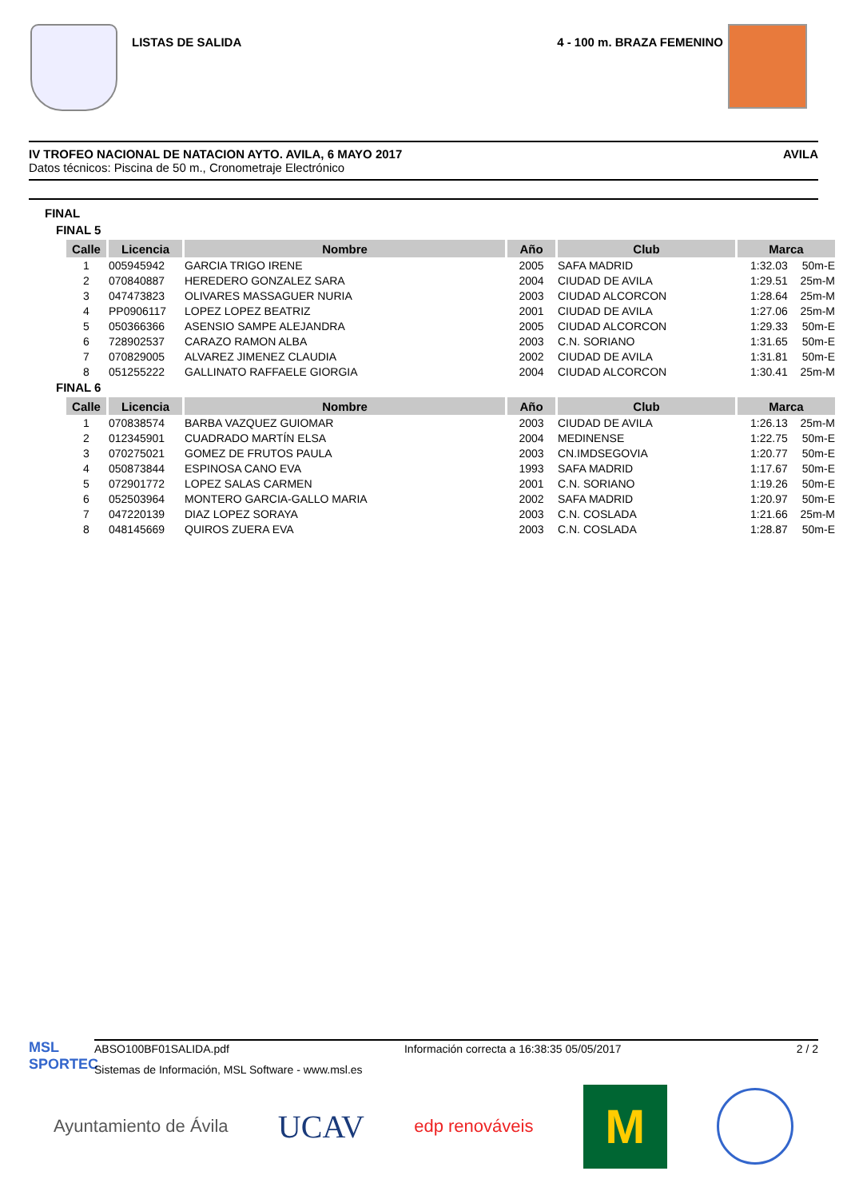LISTAS DE SALIDA 4 - 100 m. BRAZA FEMENINO
IV TROFEO NACIONAL DE NATACION AYTO. AVILA, 6 MAYO 2017 AVILA
Datos técnicos: Piscina de 50 m., Cronometraje Electrónico
FINAL
FINAL 5
| Calle | Licencia | Nombre | Año | Club | Marca |
| --- | --- | --- | --- | --- | --- |
| 1 | 005945942 | GARCIA TRIGO IRENE | 2005 | SAFA MADRID | 1:32.03 50m-E |
| 2 | 070840887 | HEREDERO GONZALEZ SARA | 2004 | CIUDAD DE AVILA | 1:29.51 25m-M |
| 3 | 047473823 | OLIVARES MASSAGUER NURIA | 2003 | CIUDAD ALCORCON | 1:28.64 25m-M |
| 4 | PP0906117 | LOPEZ LOPEZ BEATRIZ | 2001 | CIUDAD DE AVILA | 1:27.06 25m-M |
| 5 | 050366366 | ASENSIO SAMPE ALEJANDRA | 2005 | CIUDAD ALCORCON | 1:29.33 50m-E |
| 6 | 728902537 | CARAZO RAMON ALBA | 2003 | C.N. SORIANO | 1:31.65 50m-E |
| 7 | 070829005 | ALVAREZ JIMENEZ CLAUDIA | 2002 | CIUDAD DE AVILA | 1:31.81 50m-E |
| 8 | 051255222 | GALLINATO RAFFAELE GIORGIA | 2004 | CIUDAD ALCORCON | 1:30.41 25m-M |
FINAL 6
| Calle | Licencia | Nombre | Año | Club | Marca |
| --- | --- | --- | --- | --- | --- |
| 1 | 070838574 | BARBA VAZQUEZ GUIOMAR | 2003 | CIUDAD DE AVILA | 1:26.13 25m-M |
| 2 | 012345901 | CUADRADO MARTÍN ELSA | 2004 | MEDINENSE | 1:22.75 50m-E |
| 3 | 070275021 | GOMEZ DE FRUTOS PAULA | 2003 | CN.IMDSEGOVIA | 1:20.77 50m-E |
| 4 | 050873844 | ESPINOSA CANO EVA | 1993 | SAFA MADRID | 1:17.67 50m-E |
| 5 | 072901772 | LOPEZ SALAS CARMEN | 2001 | C.N. SORIANO | 1:19.26 50m-E |
| 6 | 052503964 | MONTERO GARCIA-GALLO MARIA | 2002 | SAFA MADRID | 1:20.97 50m-E |
| 7 | 047220139 | DIAZ LOPEZ SORAYA | 2003 | C.N. COSLADA | 1:21.66 25m-M |
| 8 | 048145669 | QUIROS ZUERA EVA | 2003 | C.N. COSLADA | 1:28.87 50m-E |
MSL SPORTEC
ABSO100BF01SALIDA.pdf Información correcta a 16:38:35 05/05/2017 2 / 2
Sistemas de Información, MSL Software - www.msl.es
Ayuntamiento de Ávila UCAV edp renováveis M